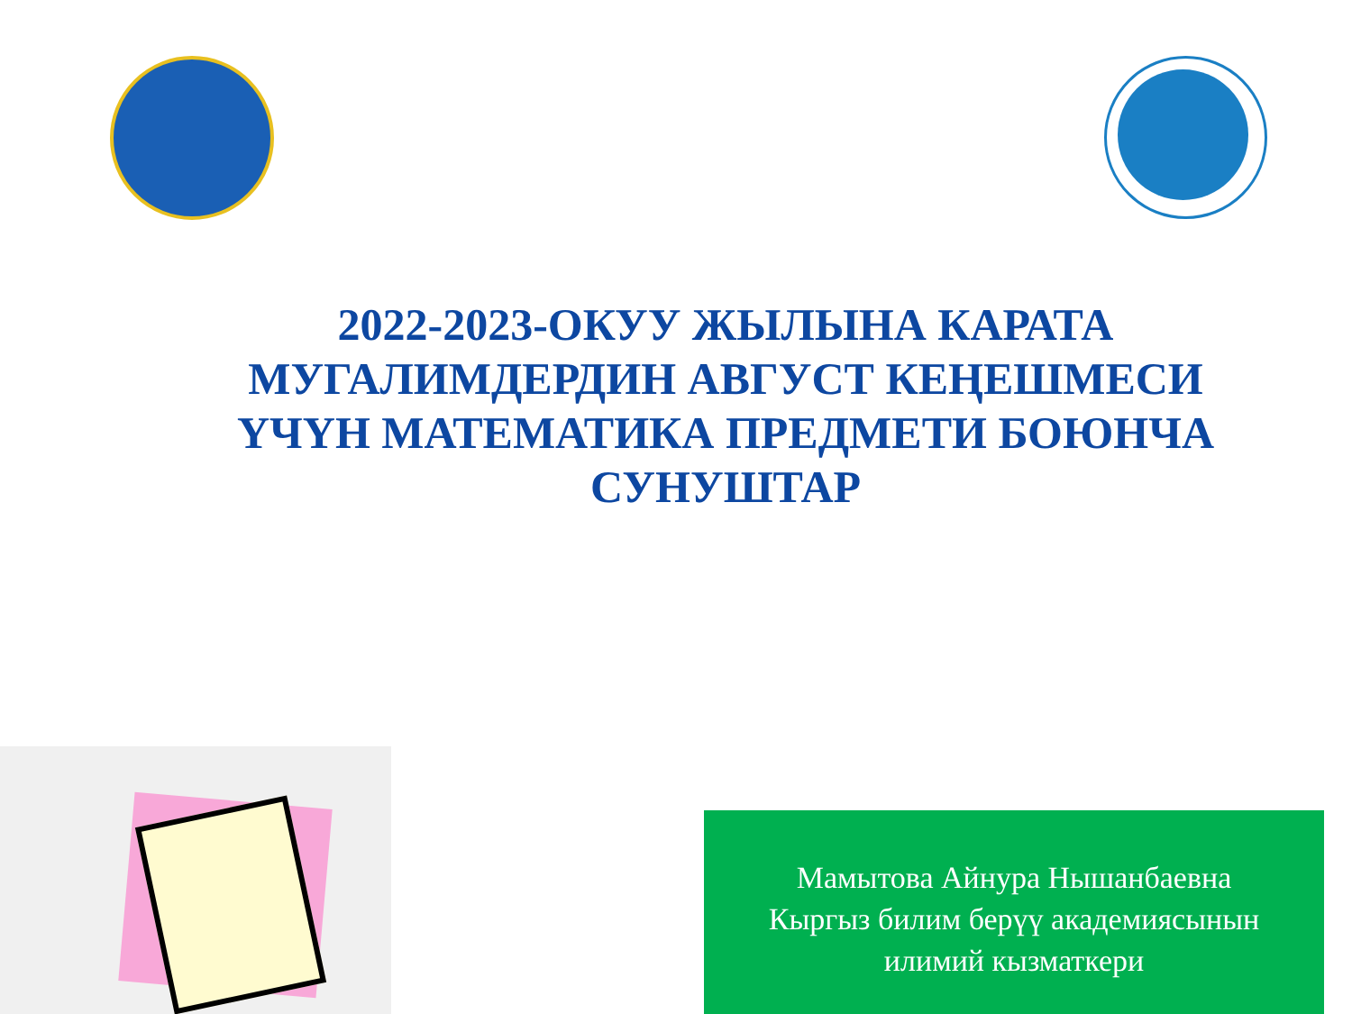2022-2023-ОКУУ ЖЫЛЫНА КАРАТА МУГАЛИМДЕРДИН АВГУСТ КЕҢЕШМЕСИ ҮЧҮН МАТЕМАТИКА ПРЕДМЕТИ БОЮНЧА СУНУШТАР
Мамытова Айнура Нышанбаевна
Кыргыз билим берүү академиясынын
илимий кызматкери